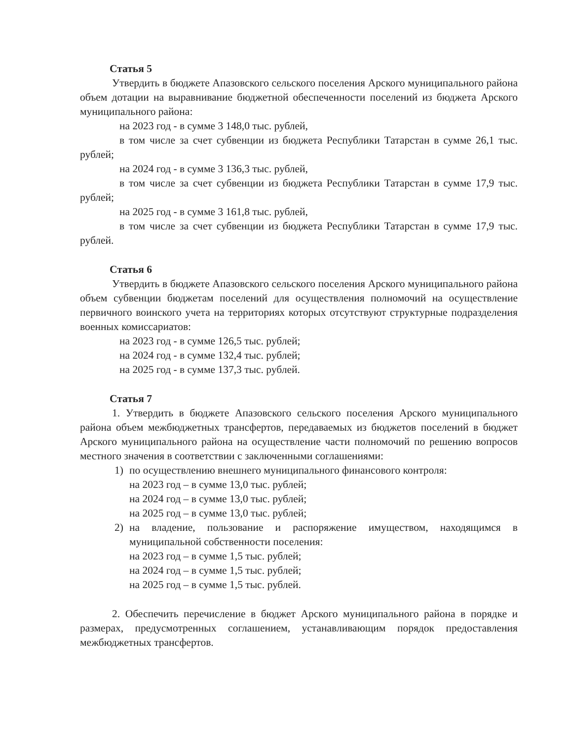Статья 5
Утвердить в бюджете Апазовского сельского поселения Арского муниципального района объем дотации на выравнивание бюджетной обеспеченности поселений из бюджета Арского муниципального района:
на 2023 год - в сумме 3 148,0 тыс. рублей,
в том числе за счет субвенции из бюджета Республики Татарстан в сумме 26,1 тыс. рублей;
на 2024 год - в сумме 3 136,3 тыс. рублей,
в том числе за счет субвенции из бюджета Республики Татарстан в сумме 17,9 тыс. рублей;
на 2025 год - в сумме 3 161,8 тыс. рублей,
в том числе за счет субвенции из бюджета Республики Татарстан в сумме 17,9 тыс. рублей.
Статья 6
Утвердить в бюджете Апазовского сельского поселения Арского муниципального района объем субвенции бюджетам поселений для осуществления полномочий на осуществление первичного воинского учета на территориях которых отсутствуют структурные подразделения военных комиссариатов:
на 2023 год - в сумме 126,5 тыс. рублей;
на 2024 год - в сумме 132,4 тыс. рублей;
на 2025 год - в сумме 137,3 тыс. рублей.
Статья 7
1. Утвердить в бюджете Апазовского сельского поселения Арского муниципального района объем межбюджетных трансфертов, передаваемых из бюджетов поселений в бюджет Арского муниципального района на осуществление части полномочий по решению вопросов местного значения в соответствии с заключенными соглашениями:
1) по осуществлению внешнего муниципального финансового контроля:
на 2023 год – в сумме 13,0 тыс. рублей;
на 2024 год – в сумме 13,0 тыс. рублей;
на 2025 год – в сумме 13,0 тыс. рублей;
2) на владение, пользование и распоряжение имуществом, находящимся в муниципальной собственности поселения:
на 2023 год – в сумме 1,5 тыс. рублей;
на 2024 год – в сумме 1,5 тыс. рублей;
на 2025 год – в сумме 1,5 тыс. рублей.
2. Обеспечить перечисление в бюджет Арского муниципального района в порядке и размерах, предусмотренных соглашением, устанавливающим порядок предоставления межбюджетных трансфертов.